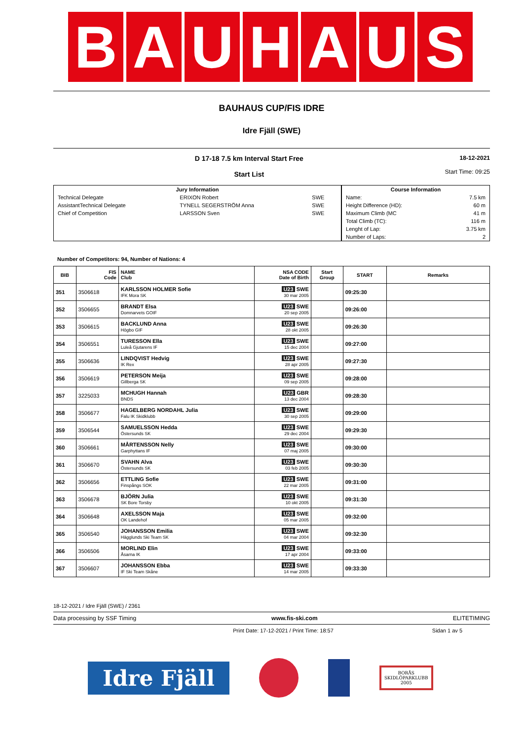B A U H A U S
BAUHAUS CUP/FIS IDRE
Idre Fjäll (SWE)
D 17-18 7.5 km Interval Start Free
Start List
18-12-2021
Start Time: 09:25
| Jury Information | | | Course Information | |
| Technical Delegate | ERIXON Robert | SWE | Name: | 7.5 km |
| AssistantTechnical Delegate | TYNELL SEGERSTRÖM Anna | SWE | Height Difference (HD): | 60 m |
| Chief of Competition | LARSSON Sven | SWE | Maximum Climb (MC | 41 m |
| | | | Total Climb (TC): | 116 m |
| | | | Lenght of Lap: | 3.75 km |
| | | | Number of Laps: | 2 |
Number of Competitors: 94, Number of Nations: 4
| BIB | FIS Code | NAME Club | NSA CODE Date of Birth | Start Group | START | Remarks |
| --- | --- | --- | --- | --- | --- | --- |
| 351 | 3506618 | KARLSSON HOLMER Sofie IFK Mora SK | U23 SWE 30 mar 2005 | | 09:25:30 | |
| 352 | 3506655 | BRANDT Elsa Domnarvets GOIF | U23 SWE 20 sep 2005 | | 09:26:00 | |
| 353 | 3506615 | BACKLUND Anna Högbo GIF | U23 SWE 28 okt 2005 | | 09:26:30 | |
| 354 | 3506551 | TURESSON Ella Luleå Gjutarens IF | U23 SWE 15 dec 2004 | | 09:27:00 | |
| 355 | 3506636 | LINDQVIST Hedvig IK Rex | U23 SWE 28 apr 2005 | | 09:27:30 | |
| 356 | 3506619 | PETERSON Meija Gillberga SK | U23 SWE 09 sep 2005 | | 09:28:00 | |
| 357 | 3225033 | MCHUGH Hannah BNDS | U23 GBR 13 dec 2004 | | 09:28:30 | |
| 358 | 3506677 | HAGELBERG NORDAHL Julia Falu IK Skidklubb | U23 SWE 30 sep 2005 | | 09:29:00 | |
| 359 | 3506544 | SAMUELSSON Hedda Östersunds SK | U23 SWE 29 dec 2004 | | 09:29:30 | |
| 360 | 3506661 | MÅRTENSSON Nelly Garphyttans IF | U23 SWE 07 maj 2005 | | 09:30:00 | |
| 361 | 3506670 | SVAHN Alva Östersunds SK | U23 SWE 03 feb 2005 | | 09:30:30 | |
| 362 | 3506656 | ETTLING Sofie Finspångs SOK | U23 SWE 22 mar 2005 | | 09:31:00 | |
| 363 | 3506678 | BJÖRN Julia SK Bore Torsby | U23 SWE 10 okt 2005 | | 09:31:30 | |
| 364 | 3506648 | AXELSSON Maja OK Landehof | U23 SWE 05 mar 2005 | | 09:32:00 | |
| 365 | 3506540 | JOHANSSON Emilia Hägglunds Ski Team SK | U23 SWE 04 mar 2004 | | 09:32:30 | |
| 366 | 3506506 | MORLIND Elin Åsarna IK | U23 SWE 17 apr 2004 | | 09:33:00 | |
| 367 | 3506607 | JOHANSSON Ebba IF Ski Team Skåne | U23 SWE 14 mar 2005 | | 09:33:30 | |
18-12-2021 / Idre Fjäll (SWE) / 2361
Data processing by SSF Timing www.fis-ski.com ELITETIMING
Print Date: 17-12-2021 / Print Time: 18:57 Sidan 1 av 5
Idre Fjäll
BORÅS
SKIDLÖPARKLUBB
2005